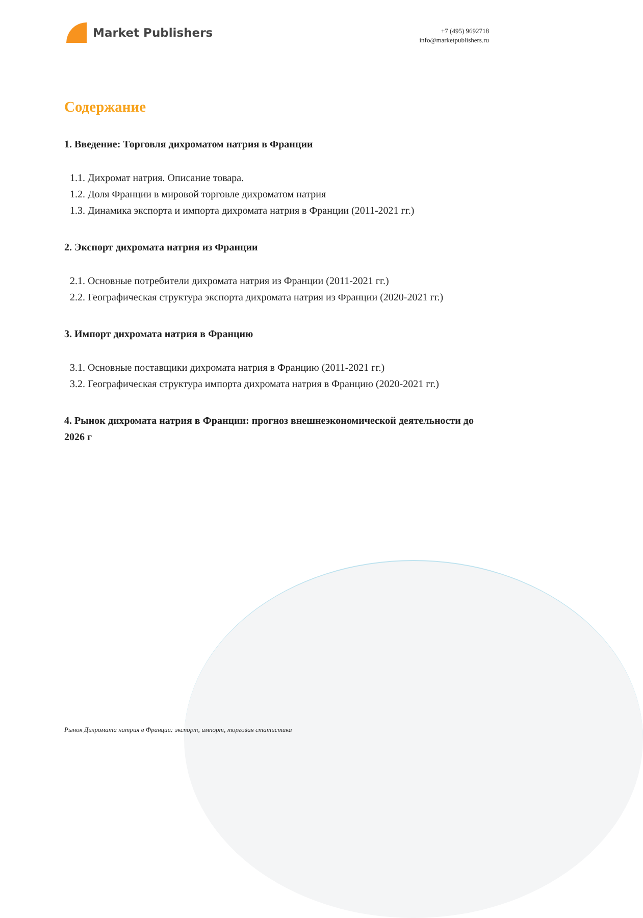Market Publishers
+7 (495) 9692718
info@marketpublishers.ru
Содержание
1. Введение: Торговля дихроматом натрия в Франции
1.1. Дихромат натрия. Описание товара.
1.2. Доля Франции в мировой торговле дихроматом натрия
1.3. Динамика экспорта и импорта дихромата натрия в Франции (2011-2021 гг.)
2. Экспорт дихромата натрия из Франции
2.1. Основные потребители дихромата натрия из Франции (2011-2021 гг.)
2.2. Географическая структура экспорта дихромата натрия из Франции (2020-2021 гг.)
3. Импорт дихромата натрия в Францию
3.1. Основные поставщики дихромата натрия в Францию (2011-2021 гг.)
3.2. Географическая структура импорта дихромата натрия в Францию (2020-2021 гг.)
4. Рынок дихромата натрия в Франции: прогноз внешнеэкономической деятельности до 2026 г
Рынок Дихромата натрия в Франции: экспорт, импорт, торговая статистика